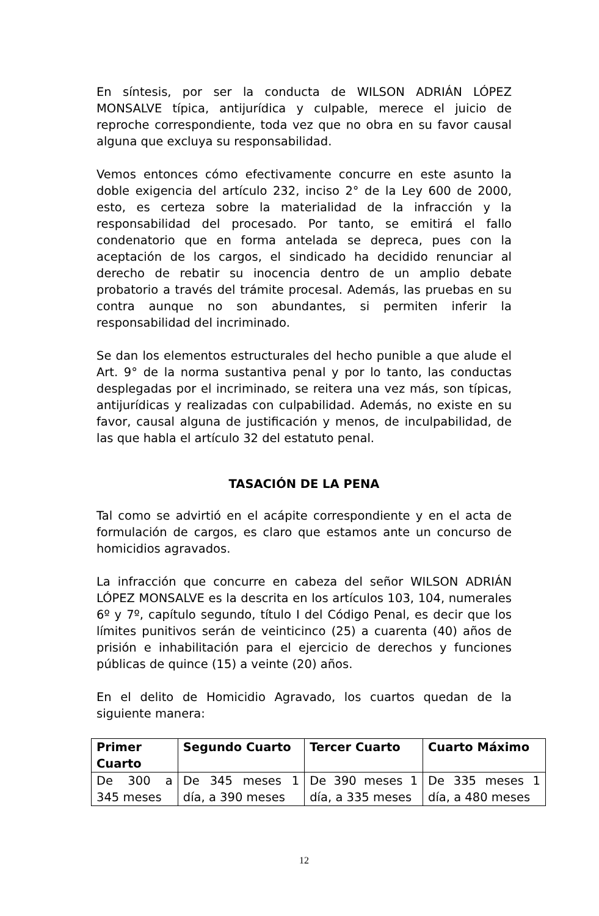En síntesis, por ser la conducta de WILSON ADRIÁN LÓPEZ MONSALVE típica, antijurídica y culpable, merece el juicio de reproche correspondiente, toda vez que no obra en su favor causal alguna que excluya su responsabilidad.
Vemos entonces cómo efectivamente concurre en este asunto la doble exigencia del artículo 232, inciso 2° de la Ley 600 de 2000, esto, es certeza sobre la materialidad de la infracción y la responsabilidad del procesado. Por tanto, se emitirá el fallo condenatorio que en forma antelada se depreca, pues con la aceptación de los cargos, el sindicado ha decidido renunciar al derecho de rebatir su inocencia dentro de un amplio debate probatorio a través del trámite procesal. Además, las pruebas en su contra aunque no son abundantes, si permiten inferir la responsabilidad del incriminado.
Se dan los elementos estructurales del hecho punible a que alude el Art. 9° de la norma sustantiva penal y por lo tanto, las conductas desplegadas por el incriminado, se reitera una vez más, son típicas, antijurídicas y realizadas con culpabilidad. Además, no existe en su favor, causal alguna de justificación y menos, de inculpabilidad, de las que habla el artículo 32 del estatuto penal.
TASACIÓN DE LA PENA
Tal como se advirtió en el acápite correspondiente y en el acta de formulación de cargos, es claro que estamos ante un concurso de homicidios agravados.
La infracción que concurre en cabeza del señor WILSON ADRIÁN LÓPEZ MONSALVE es la descrita en los artículos 103, 104, numerales 6º y 7º, capítulo segundo, título I del Código Penal, es decir que los límites punitivos serán de veinticinco (25) a cuarenta (40) años de prisión e inhabilitación para el ejercicio de derechos y funciones públicas de quince (15) a veinte (20) años.
En el delito de Homicidio Agravado, los cuartos quedan de la siguiente manera:
| Primer Cuarto | Segundo Cuarto | Tercer Cuarto | Cuarto Máximo |
| --- | --- | --- | --- |
| De 300 a 345 meses | De 345 meses 1 día, a 390 meses | De 390 meses 1 día, a 335 meses | De 335 meses 1 día, a 480 meses |
12